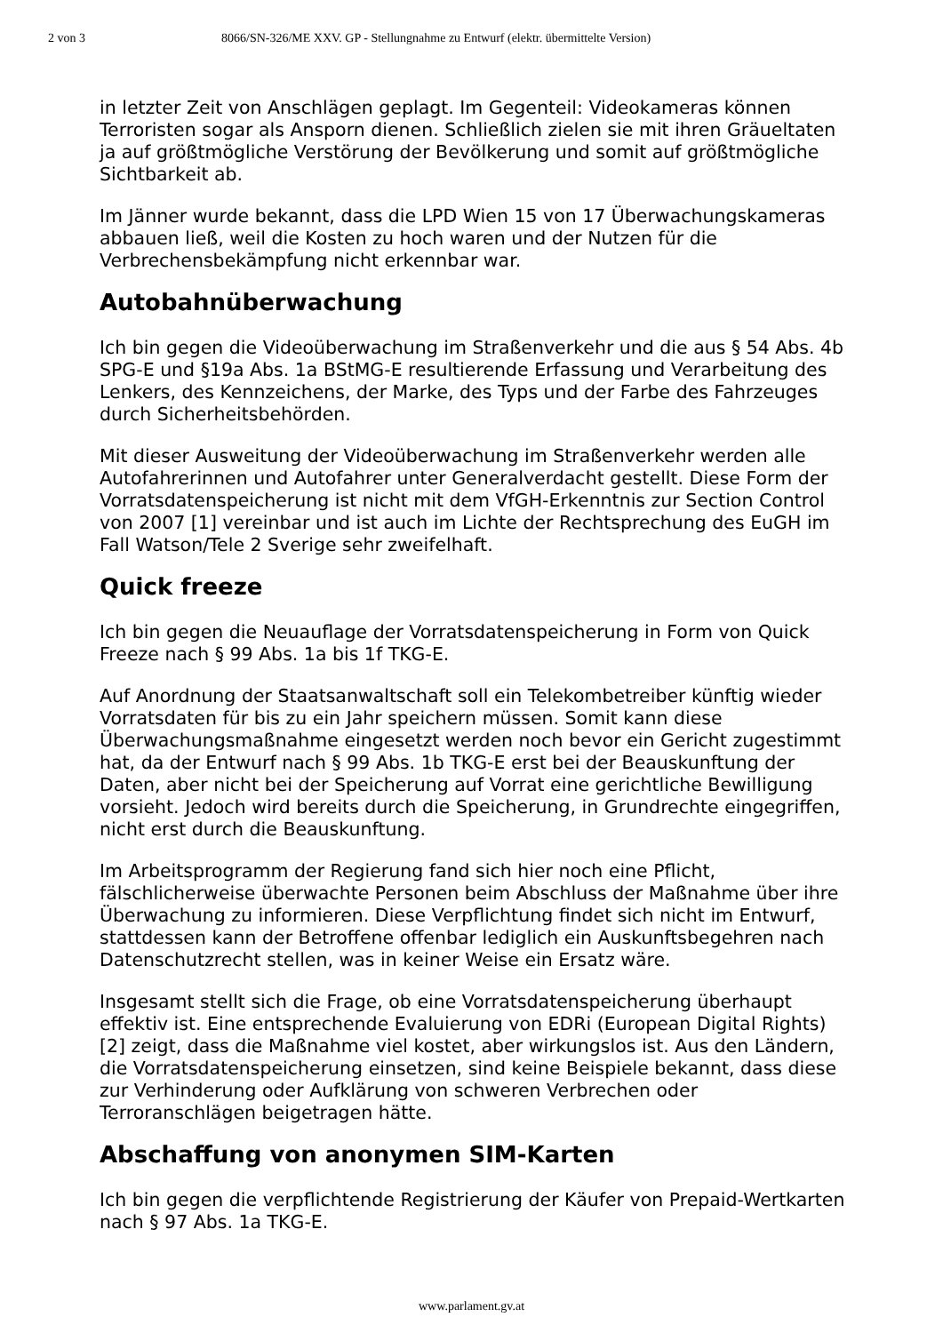2 von 3 8066/SN-326/ME XXV. GP - Stellungnahme zu Entwurf (elektr. übermittelte Version)
in letzter Zeit von Anschlägen geplagt. Im Gegenteil: Videokameras können Terroristen sogar als Ansporn dienen. Schließlich zielen sie mit ihren Gräueltaten ja auf größtmögliche Verstörung der Bevölkerung und somit auf größtmögliche Sichtbarkeit ab.
Im Jänner wurde bekannt, dass die LPD Wien 15 von 17 Überwachungskameras abbauen ließ, weil die Kosten zu hoch waren und der Nutzen für die Verbrechensbekämpfung nicht erkennbar war.
Autobahnüberwachung
Ich bin gegen die Videoüberwachung im Straßenverkehr und die aus § 54 Abs. 4b SPG-E und §19a Abs. 1a BStMG-E resultierende Erfassung und Verarbeitung des Lenkers, des Kennzeichens, der Marke, des Typs und der Farbe des Fahrzeuges durch Sicherheitsbehörden.
Mit dieser Ausweitung der Videoüberwachung im Straßenverkehr werden alle Autofahrerinnen und Autofahrer unter Generalverdacht gestellt. Diese Form der Vorratsdatenspeicherung ist nicht mit dem VfGH-Erkenntnis zur Section Control von 2007 [1] vereinbar und ist auch im Lichte der Rechtsprechung des EuGH im Fall Watson/Tele 2 Sverige sehr zweifelhaft.
Quick freeze
Ich bin gegen die Neuauflage der Vorratsdatenspeicherung in Form von Quick Freeze nach § 99 Abs. 1a bis 1f TKG-E.
Auf Anordnung der Staatsanwaltschaft soll ein Telekombetreiber künftig wieder Vorratsdaten für bis zu ein Jahr speichern müssen. Somit kann diese Überwachungsmaßnahme eingesetzt werden noch bevor ein Gericht zugestimmt hat, da der Entwurf nach § 99 Abs. 1b TKG-E erst bei der Beauskunftung der Daten, aber nicht bei der Speicherung auf Vorrat eine gerichtliche Bewilligung vorsieht. Jedoch wird bereits durch die Speicherung, in Grundrechte eingegriffen, nicht erst durch die Beauskunftung.
Im Arbeitsprogramm der Regierung fand sich hier noch eine Pflicht, fälschlicherweise überwachte Personen beim Abschluss der Maßnahme über ihre Überwachung zu informieren. Diese Verpflichtung findet sich nicht im Entwurf, stattdessen kann der Betroffene offenbar lediglich ein Auskunftsbegehren nach Datenschutzrecht stellen, was in keiner Weise ein Ersatz wäre.
Insgesamt stellt sich die Frage, ob eine Vorratsdatenspeicherung überhaupt effektiv ist. Eine entsprechende Evaluierung von EDRi (European Digital Rights) [2] zeigt, dass die Maßnahme viel kostet, aber wirkungslos ist. Aus den Ländern, die Vorratsdatenspeicherung einsetzen, sind keine Beispiele bekannt, dass diese zur Verhinderung oder Aufklärung von schweren Verbrechen oder Terroranschlägen beigetragen hätte.
Abschaffung von anonymen SIM-Karten
Ich bin gegen die verpflichtende Registrierung der Käufer von Prepaid-Wertkarten nach § 97 Abs. 1a TKG-E.
www.parlament.gv.at